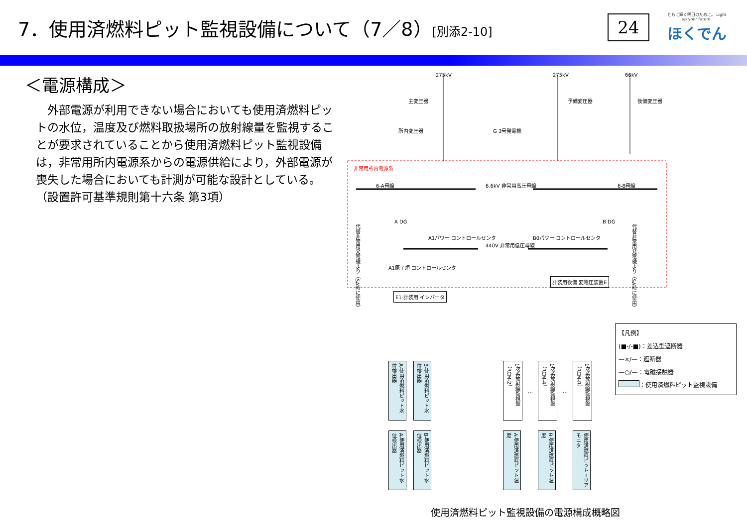7．使用済燃料ピット監視設備について（7／8）[別添2-10]
24
ともに輝く明日のために。 Light up your future.
ほくでん
＜電源構成＞
　外部電源が利用できない場合においても使用済燃料ピットの水位，温度及び燃料取扱場所の放射線量を監視することが要求されていることから使用済燃料ピット監視設備は，非常用所内電源系からの電源供給により，外部電源が喪失した場合においても計測が可能な設計としている。
（設置許可基準規則第十六条 第3項）
275kV 275kV 66kV
主変圧器 予備変圧器 後備変圧器
所内変圧器 G 3号発電機
非常用所内電源系
6-A母線 6.6kV 非常用高圧母線 6-B母線
A DG B DG
A1パワー コントロールセンタ
440V 非常用低圧母線
B0パワー コントロールセンタ
代替非常用発電機より（SA時に使用）
代替非常用発電機より（SA時に使用）
A1原子炉 コントロールセンタ
計装用後備 変電圧装置E
E1-計装用 インバータ
A-使用済燃料ピット水位検出器
B-使用済燃料ピット水位検出器
1次系放射線監視盤（RCM-2）
1次系放射線監視盤（RCM-4）
1次系放射線監視盤（RCM-R）
A-使用済燃料ピット水位検出器
B-使用済燃料ピット水位検出器
A-使用済燃料ピット温度
B-使用済燃料ピット温度
使用済燃料ピットエリアモニタ
… …
【凡例】
(■-/-■)：差込型遮断器
—×/—：遮断器
—○/—：電磁接触器
：使用済燃料ピット監視設備
使用済燃料ピット監視設備の電源構成概略図